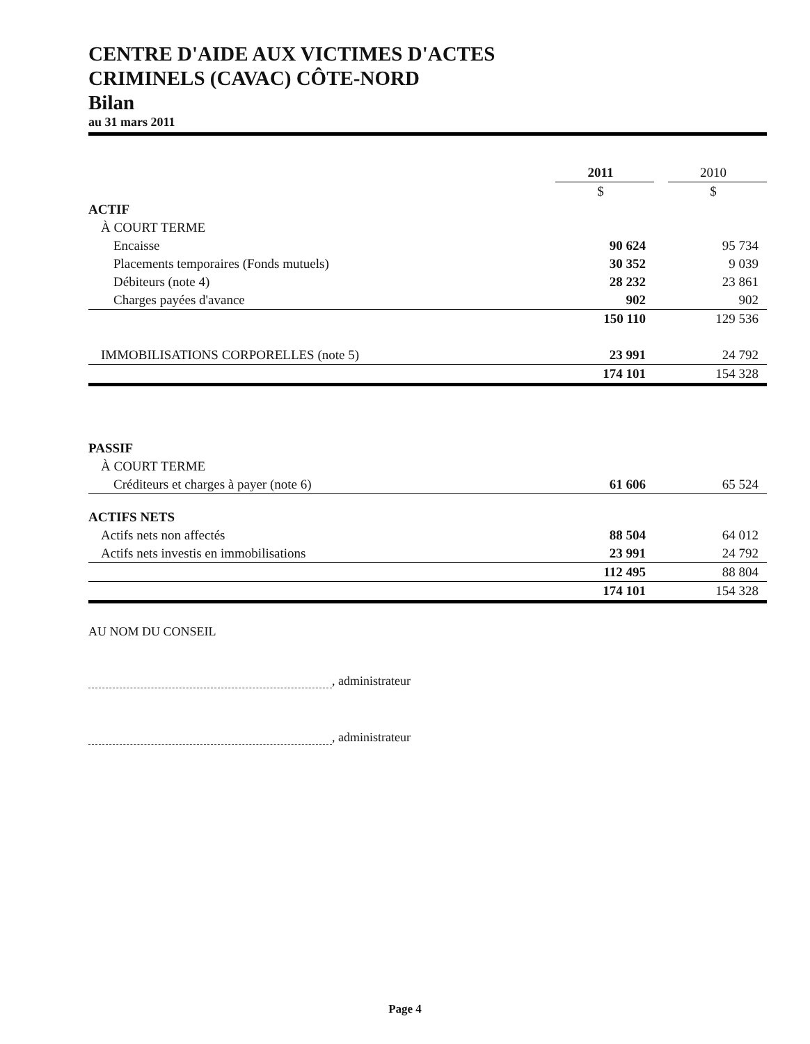CENTRE D'AIDE AUX VICTIMES D'ACTES
CRIMINELS (CAVAC) CÔTE-NORD
Bilan
au 31 mars 2011
| | 2011 | | 2010 |
| | $ | | $ |
| ACTIF | | | |
| À COURT TERME | | | |
| Encaisse | 90 624 | | 95 734 |
| Placements temporaires (Fonds mutuels) | 30 352 | | 9 039 |
| Débiteurs (note 4) | 28 232 | | 23 861 |
| Charges payées d'avance | 902 | | 902 |
| | 150 110 | | 129 536 |
| IMMOBILISATIONS CORPORELLES (note 5) | 23 991 | | 24 792 |
| | 174 101 | | 154 328 |
| PASSIF | | | |
| À COURT TERME | | | |
| Créditeurs et charges à payer (note 6) | 61 606 | | 65 524 |
| ACTIFS NETS | | | |
| Actifs nets non affectés | 88 504 | | 64 012 |
| Actifs nets investis en immobilisations | 23 991 | | 24 792 |
| | 112 495 | | 88 804 |
| | 174 101 | | 154 328 |
AU NOM DU CONSEIL
, administrateur
, administrateur
Page 4